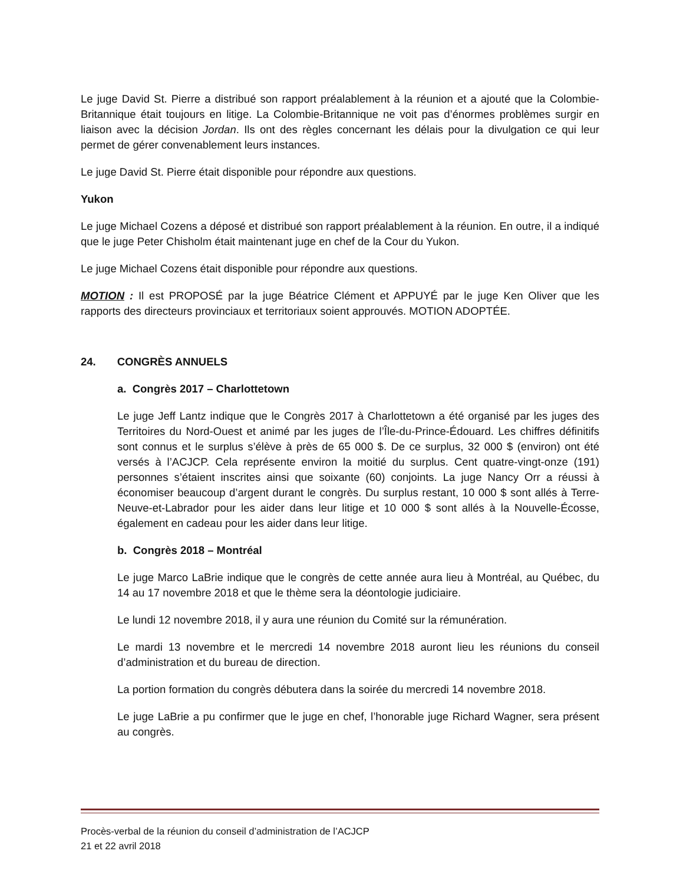Le juge David St. Pierre a distribué son rapport préalablement à la réunion et a ajouté que la Colombie-Britannique était toujours en litige. La Colombie-Britannique ne voit pas d’énormes problèmes surgir en liaison avec la décision Jordan. Ils ont des règles concernant les délais pour la divulgation ce qui leur permet de gérer convenablement leurs instances.
Le juge David St. Pierre était disponible pour répondre aux questions.
Yukon
Le juge Michael Cozens a déposé et distribué son rapport préalablement à la réunion. En outre, il a indiqué que le juge Peter Chisholm était maintenant juge en chef de la Cour du Yukon.
Le juge Michael Cozens était disponible pour répondre aux questions.
MOTION : Il est PROPOSÉ par la juge Béatrice Clément et APPUYÉ par le juge Ken Oliver que les rapports des directeurs provinciaux et territoriaux soient approuvés. MOTION ADOPTÉE.
24. CONGRÈS ANNUELS
a. Congrès 2017 – Charlottetown
Le juge Jeff Lantz indique que le Congrès 2017 à Charlottetown a été organisé par les juges des Territoires du Nord-Ouest et animé par les juges de l’Île-du-Prince-Édouard. Les chiffres définitifs sont connus et le surplus s’élève à près de 65 000 $. De ce surplus, 32 000 $ (environ) ont été versés à l’ACJCP. Cela représente environ la moitié du surplus. Cent quatre-vingt-onze (191) personnes s’étaient inscrites ainsi que soixante (60) conjoints. La juge Nancy Orr a réussi à économiser beaucoup d’argent durant le congrès. Du surplus restant, 10 000 $ sont allés à Terre-Neuve-et-Labrador pour les aider dans leur litige et 10 000 $ sont allés à la Nouvelle-Écosse, également en cadeau pour les aider dans leur litige.
b. Congrès 2018 – Montréal
Le juge Marco LaBrie indique que le congrès de cette année aura lieu à Montréal, au Québec, du 14 au 17 novembre 2018 et que le thème sera la déontologie judiciaire.
Le lundi 12 novembre 2018, il y aura une réunion du Comité sur la rémunération.
Le mardi 13 novembre et le mercredi 14 novembre 2018 auront lieu les réunions du conseil d’administration et du bureau de direction.
La portion formation du congrès débutera dans la soirée du mercredi 14 novembre 2018.
Le juge LaBrie a pu confirmer que le juge en chef, l’honorable juge Richard Wagner, sera présent au congrès.
Procès-verbal de la réunion du conseil d’administration de l’ACJCP
21 et 22 avril 2018